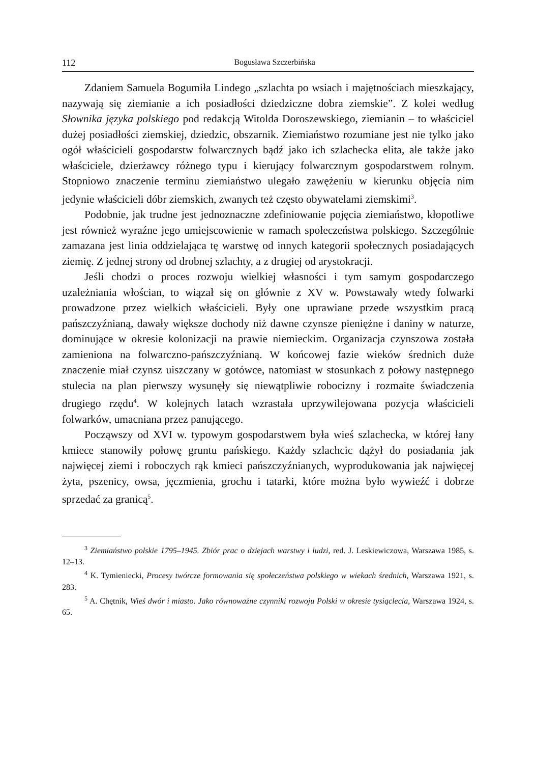112 Bogusława Szczerbińska
Zdaniem Samuela Bogumiła Lindego „szlachta po wsiach i majętnościach mieszkający, nazywają się ziemianie a ich posiadłości dziedziczne dobra ziemskie”. Z kolei według Słownika języka polskiego pod redakcją Witolda Doroszewskiego, ziemianin – to właściciel dużej posiadłości ziemskiej, dziedzic, obszarnik. Ziemiaństwo rozumiane jest nie tylko jako ogół właścicieli gospodarstw folwarcznych bądź jako ich szlachecka elita, ale także jako właściciele, dzierżawcy różnego typu i kierujący folwarcznym gospodarstwem rolnym. Stopniowo znaczenie terminu ziemiaństwo ulegało zawężeniu w kierunku objęcia nim jedynie właścicieli dóbr ziemskich, zwanych też często obywatelami ziemskimi<sup>3</sup>.
Podobnie, jak trudne jest jednoznaczne zdefiniowanie pojęcia ziemiaństwo, kłopotliwe jest również wyraźne jego umiejscowienie w ramach społeczeństwa polskiego. Szczególnie zamazana jest linia oddzielająca tę warstwę od innych kategorii społecznych posiadających ziemię. Z jednej strony od drobnej szlachty, a z drugiej od arystokracji.
Jeśli chodzi o proces rozwoju wielkiej własności i tym samym gospodarczego uzależniania włościan, to wiązał się on głównie z XV w. Powstawały wtedy folwarki prowadzone przez wielkich właścicieli. Były one uprawiane przede wszystkim pracą pańszczyźnianą, dawały większe dochody niż dawne czynsze pieniężne i daniny w naturze, dominujące w okresie kolonizacji na prawie niemieckim. Organizacja czynszowa została zamieniona na folwarczno-pańszczyźnianą. W końcowej fazie wieków średnich duże znaczenie miał czynsz uiszczany w gotówce, natomiast w stosunkach z połowy następnego stulecia na plan pierwszy wysunęły się niewątpliwie robocizny i rozmaite świadczenia drugiego rzędu<sup>4</sup>. W kolejnych latach wzrastała uprzywilejowana pozycja właścicieli folwarków, umacniana przez panującego.
Począwszy od XVI w. typowym gospodarstwem była wieś szlachecka, w której łany kmiece stanowiły połowę gruntu pańskiego. Każdy szlachcic dążył do posiadania jak najwięcej ziemi i roboczych rąk kmieci pańszczyźnianych, wyprodukowania jak najwięcej żyta, pszenicy, owsa, jęczmienia, grochu i tatarki, które można było wywieźć i dobrze sprzedać za granicą<sup>5</sup>.
<sup>3</sup> Ziemiaństwo polskie 1795–1945. Zbiór prac o dziejach warstwy i ludzi, red. J. Leskiewiczowa, Warszawa 1985, s. 12–13.
<sup>4</sup> K. Tymieniecki, Procesy twórcze formowania się społeczeństwa polskiego w wiekach średnich, Warszawa 1921, s. 283.
<sup>5</sup> A. Chętnik, Wieś dwór i miasto. Jako równoważne czynniki rozwoju Polski w okresie tysiąclecia, Warszawa 1924, s. 65.